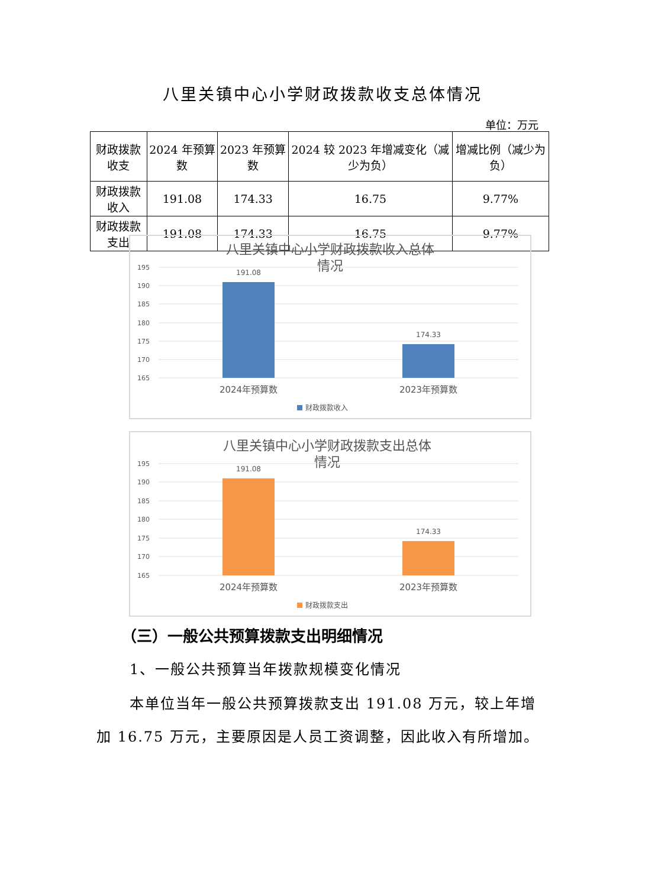八里关镇中心小学财政拨款收支总体情况
单位：万元
| 财政拨款收支 | 2024 年预算数 | 2023 年预算数 | 2024 较 2023 年增减变化（减少为负） | 增减比例（减少为负） |
| 财政拨款收入 | 191.08 | 174.33 | 16.75 | 9.77% |
| 财政拨款支出 | 191.08 | 174.33 | 16.75 | 9.77% |
八里关镇中心小学财政拨款收入总体
情况
195
190
185
180
175
170
165
191.08
174.33
2024年预算数
2023年预算数
财政拨款收入
八里关镇中心小学财政拨款支出总体
情况
195
190
185
180
175
170
165
191.08
174.33
2024年预算数
2023年预算数
财政拨款支出
（三）一般公共预算拨款支出明细情况
1、一般公共预算当年拨款规模变化情况
本单位当年一般公共预算拨款支出 191.08 万元，较上年增加 16.75 万元，主要原因是人员工资调整，因此收入有所增加。